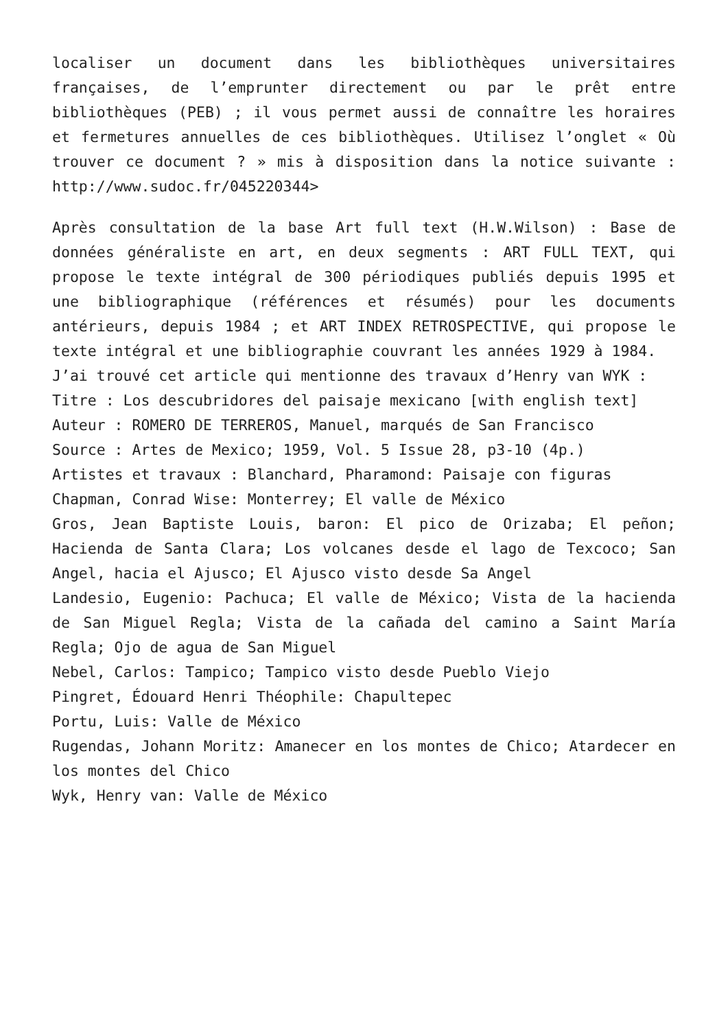localiser un document dans les bibliothèques universitaires françaises, de l’emprunter directement ou par le prêt entre bibliothèques (PEB) ; il vous permet aussi de connaître les horaires et fermetures annuelles de ces bibliothèques. Utilisez l’onglet « Où trouver ce document ? » mis à disposition dans la notice suivante : http://www.sudoc.fr/045220344>
Après consultation de la base Art full text (H.W.Wilson) : Base de données généraliste en art, en deux segments : ART FULL TEXT, qui propose le texte intégral de 300 périodiques publiés depuis 1995 et une bibliographique (références et résumés) pour les documents antérieurs, depuis 1984 ; et ART INDEX RETROSPECTIVE, qui propose le texte intégral et une bibliographie couvrant les années 1929 à 1984.
J’ai trouvé cet article qui mentionne des travaux d’Henry van WYK :
Titre : Los descubridores del paisaje mexicano [with english text]
Auteur : ROMERO DE TERREROS, Manuel, marqués de San Francisco
Source : Artes de Mexico; 1959, Vol. 5 Issue 28, p3-10 (4p.)
Artistes et travaux : Blanchard, Pharamond: Paisaje con figuras
Chapman, Conrad Wise: Monterrey; El valle de México
Gros, Jean Baptiste Louis, baron: El pico de Orizaba; El peñon; Hacienda de Santa Clara; Los volcanes desde el lago de Texcoco; San Angel, hacia el Ajusco; El Ajusco visto desde Sa Angel
Landesio, Eugenio: Pachuca; El valle de México; Vista de la hacienda de San Miguel Regla; Vista de la cañada del camino a Saint María Regla; Ojo de agua de San Miguel
Nebel, Carlos: Tampico; Tampico visto desde Pueblo Viejo
Pingret, Édouard Henri Théophile: Chapultepec
Portu, Luis: Valle de México
Rugendas, Johann Moritz: Amanecer en los montes de Chico; Atardecer en los montes del Chico
Wyk, Henry van: Valle de México